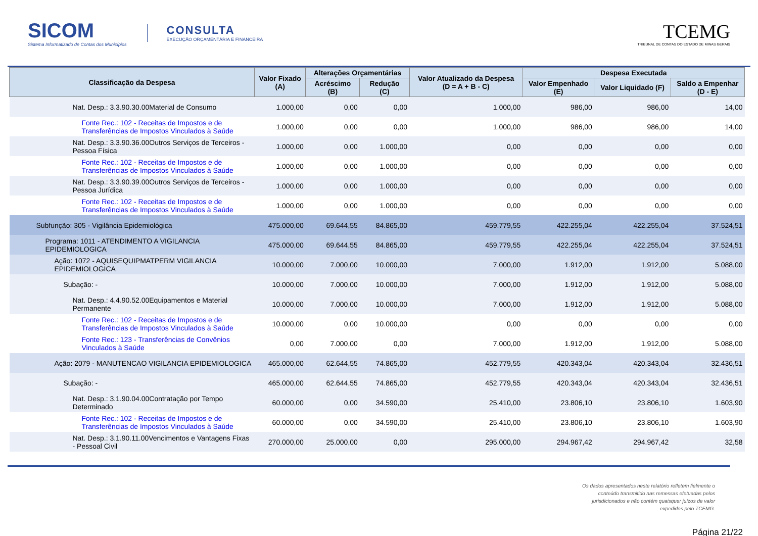SICOM
Sistema Informatizado de Contas dos Municípios
CONSULTA
EXECUÇÃO ORÇAMENTÁRIA E FINANCEIRA
TCEMG
TRIBUNAL DE CONTAS DO ESTADO DE MINAS GERAIS
| Classificação da Despesa | Valor Fixado (A) | Alterações Orçamentárias | | Valor Atualizado da Despesa (D = A + B - C) | Despesa Executada | | |
| --- | --- | --- | --- | --- | --- | --- | --- |
| | | Acréscimo (B) | Redução (C) | | Valor Empenhado (E) | Valor Liquidado (F) | Saldo a Empenhar (D - E) |
| Nat. Desp.: 3.3.90.30.00Material de Consumo | 1.000,00 | 0,00 | 0,00 | 1.000,00 | 986,00 | 986,00 | 14,00 |
| Fonte Rec.: 102 - Receitas de Impostos e de Transferências de Impostos Vinculados à Saúde | 1.000,00 | 0,00 | 0,00 | 1.000,00 | 986,00 | 986,00 | 14,00 |
| Nat. Desp.: 3.3.90.36.00Outros Serviços de Terceiros - Pessoa Física | 1.000,00 | 0,00 | 1.000,00 | 0,00 | 0,00 | 0,00 | 0,00 |
| Fonte Rec.: 102 - Receitas de Impostos e de Transferências de Impostos Vinculados à Saúde | 1.000,00 | 0,00 | 1.000,00 | 0,00 | 0,00 | 0,00 | 0,00 |
| Nat. Desp.: 3.3.90.39.00Outros Serviços de Terceiros - Pessoa Jurídica | 1.000,00 | 0,00 | 1.000,00 | 0,00 | 0,00 | 0,00 | 0,00 |
| Fonte Rec.: 102 - Receitas de Impostos e de Transferências de Impostos Vinculados à Saúde | 1.000,00 | 0,00 | 1.000,00 | 0,00 | 0,00 | 0,00 | 0,00 |
| Subfunção: 305 - Vigilância Epidemiológica | 475.000,00 | 69.644,55 | 84.865,00 | 459.779,55 | 422.255,04 | 422.255,04 | 37.524,51 |
| Programa: 1011 - ATENDIMENTO A VIGILANCIA EPIDEMIOLOGICA | 475.000,00 | 69.644,55 | 84.865,00 | 459.779,55 | 422.255,04 | 422.255,04 | 37.524,51 |
| Ação: 1072 - AQUISEQUIPMATPERM VIGILANCIA EPIDEMIOLOGICA | 10.000,00 | 7.000,00 | 10.000,00 | 7.000,00 | 1.912,00 | 1.912,00 | 5.088,00 |
| Subação: - | 10.000,00 | 7.000,00 | 10.000,00 | 7.000,00 | 1.912,00 | 1.912,00 | 5.088,00 |
| Nat. Desp.: 4.4.90.52.00Equipamentos e Material Permanente | 10.000,00 | 7.000,00 | 10.000,00 | 7.000,00 | 1.912,00 | 1.912,00 | 5.088,00 |
| Fonte Rec.: 102 - Receitas de Impostos e de Transferências de Impostos Vinculados à Saúde | 10.000,00 | 0,00 | 10.000,00 | 0,00 | 0,00 | 0,00 | 0,00 |
| Fonte Rec.: 123 - Transferências de Convênios Vinculados à Saúde | 0,00 | 7.000,00 | 0,00 | 7.000,00 | 1.912,00 | 1.912,00 | 5.088,00 |
| Ação: 2079 - MANUTENCAO VIGILANCIA EPIDEMIOLOGICA | 465.000,00 | 62.644,55 | 74.865,00 | 452.779,55 | 420.343,04 | 420.343,04 | 32.436,51 |
| Subação: - | 465.000,00 | 62.644,55 | 74.865,00 | 452.779,55 | 420.343,04 | 420.343,04 | 32.436,51 |
| Nat. Desp.: 3.1.90.04.00Contratação por Tempo Determinado | 60.000,00 | 0,00 | 34.590,00 | 25.410,00 | 23.806,10 | 23.806,10 | 1.603,90 |
| Fonte Rec.: 102 - Receitas de Impostos e de Transferências de Impostos Vinculados à Saúde | 60.000,00 | 0,00 | 34.590,00 | 25.410,00 | 23.806,10 | 23.806,10 | 1.603,90 |
| Nat. Desp.: 3.1.90.11.00Vencimentos e Vantagens Fixas - Pessoal Civil | 270.000,00 | 25.000,00 | 0,00 | 295.000,00 | 294.967,42 | 294.967,42 | 32,58 |
Os dados apresentados neste relatório refletem fielmente o
conteúdo transmitido nas remessas efetuadas pelos
jurisdicionados e não contém quaisquer juízos de valor
expedidos pelo TCEMG.
Página 21/22